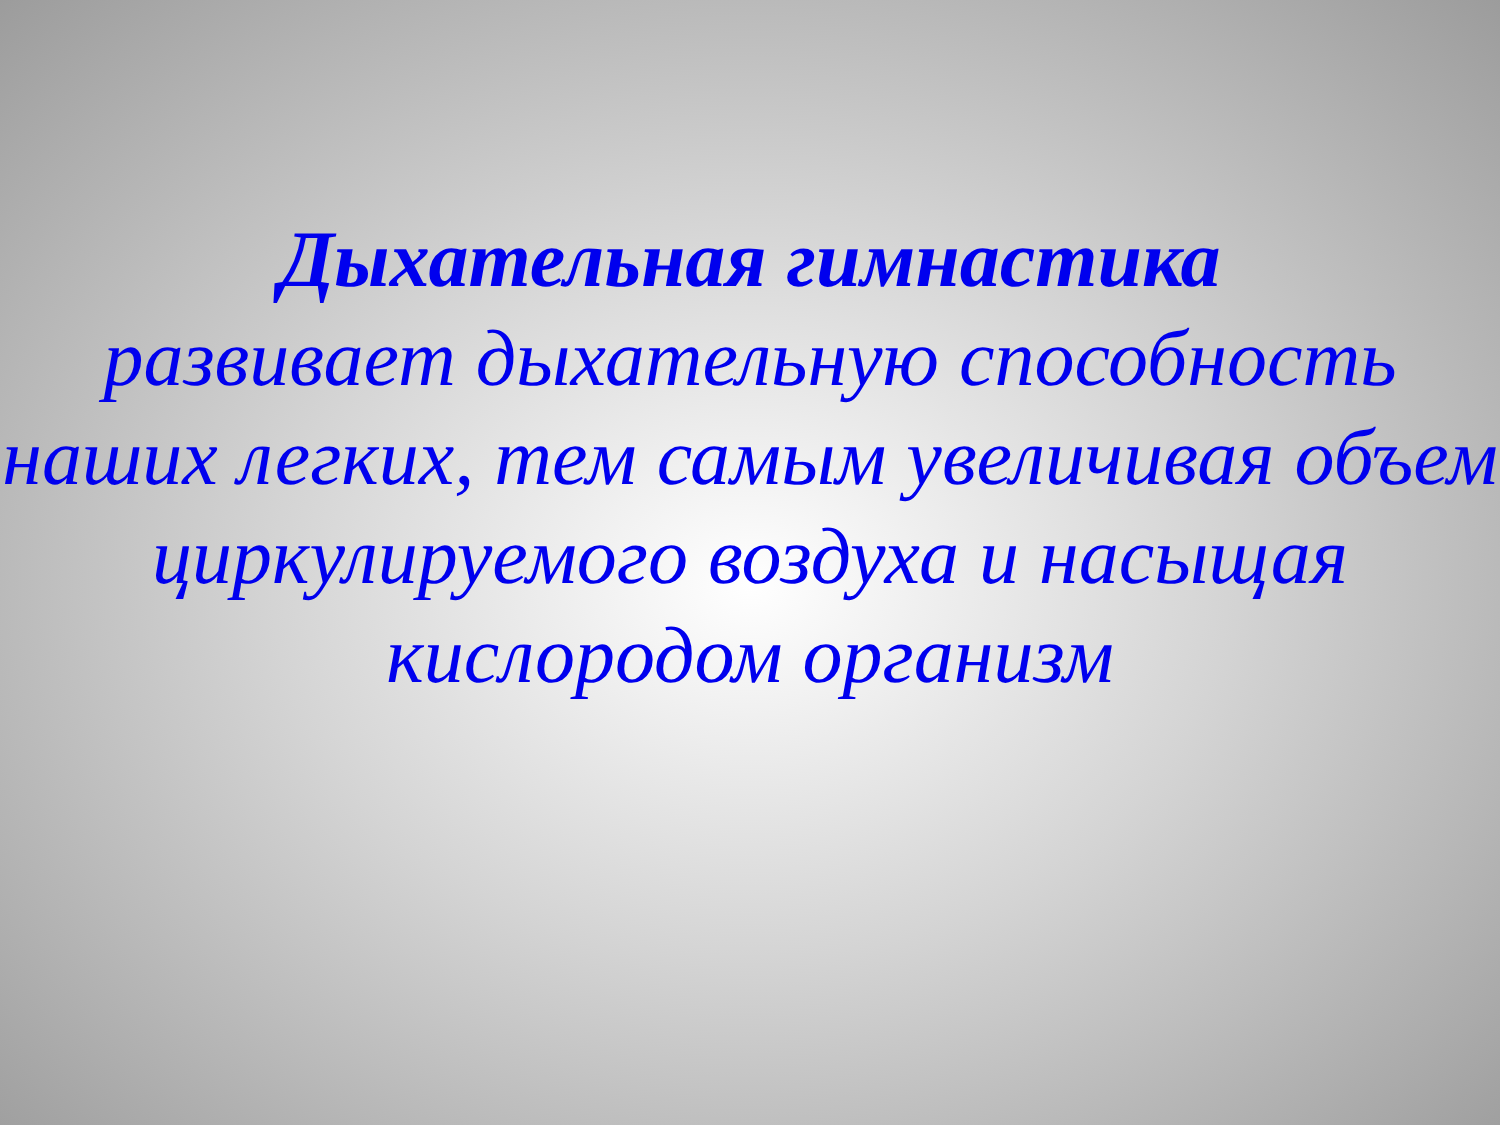Дыхательная гимнастика
развивает дыхательную способность нaших легких, тем самым увеличивая объем циркулируемого воздуха и насыщая кислородом организм